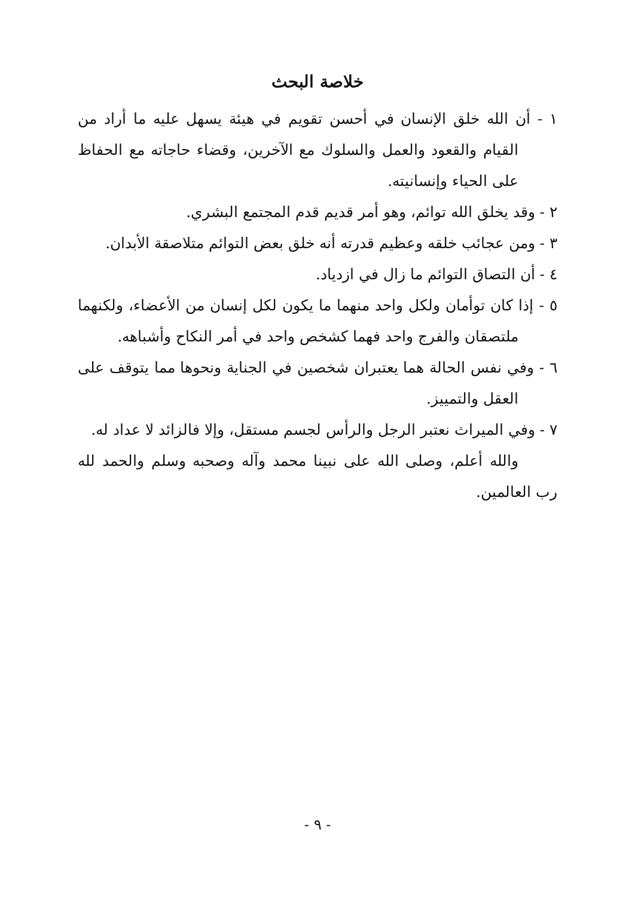خلاصة البحث
١ - أن الله خلق الإنسان في أحسن تقويم في هيئة يسهل عليه ما أراد من القيام والقعود والعمل والسلوك مع الآخرين، وقضاء حاجاته مع الحفاظ على الحياء وإنسانيته.
٢ - وقد يخلق الله توائم، وهو أمر قديم قدم المجتمع البشري.
٣ - ومن عجائب خلقه وعظيم قدرته أنه خلق بعض التوائم متلاصقة الأبدان.
٤ - أن التصاق التوائم ما زال في ازدياد.
٥ - إذا كان توأمان ولكل واحد منهما ما يكون لكل إنسان من الأعضاء، ولكنهما ملتصقان والفرج واحد فهما كشخص واحد في أمر النكاح وأشباهه.
٦ - وفي نفس الحالة هما يعتبران شخصين في الجناية ونحوها مما يتوقف على العقل والتمييز.
٧ - وفي الميراث نعتبر الرجل والرأس لجسم مستقل، وإلا فالزائد لا عداد له.
والله أعلم، وصلى الله على نبينا محمد وآله وصحبه وسلم والحمد لله رب العالمين.
- ٩ -